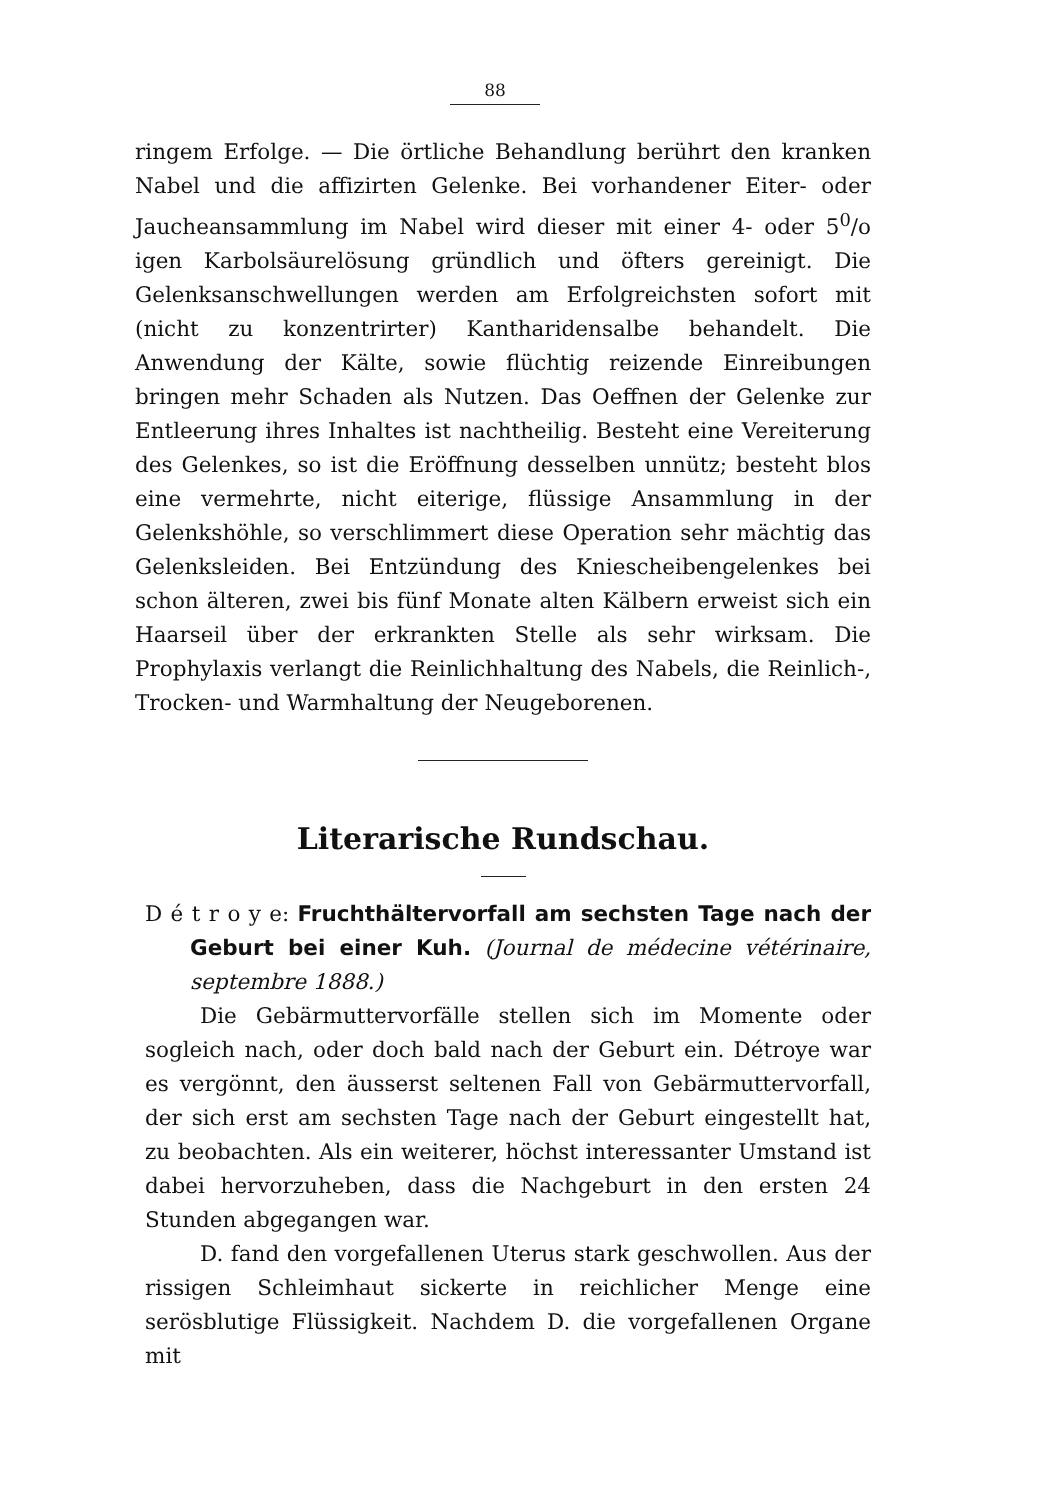88
ringem Erfolge. — Die örtliche Behandlung berührt den kranken Nabel und die affizirten Gelenke. Bei vorhandener Eiter- oder Jaucheansammlung im Nabel wird dieser mit einer 4- oder 5<sup>0</sup>/o igen Karbolsäurelösung gründlich und öfters gereinigt. Die Gelenksanschwellungen werden am Erfolgreichsten sofort mit (nicht zu konzentrirter) Kantharidensalbe behandelt. Die Anwendung der Kälte, sowie flüchtig reizende Einreibungen bringen mehr Schaden als Nutzen. Das Oeffnen der Gelenke zur Entleerung ihres Inhaltes ist nachtheilig. Besteht eine Vereiterung des Gelenkes, so ist die Eröffnung desselben unnütz; besteht blos eine vermehrte, nicht eiterige, flüssige Ansammlung in der Gelenkshöhle, so verschlimmert diese Operation sehr mächtig das Gelenksleiden. Bei Entzündung des Kniescheibengelenkes bei schon älteren, zwei bis fünf Monate alten Kälbern erweist sich ein Haarseil über der erkrankten Stelle als sehr wirksam. Die Prophylaxis verlangt die Reinlichhaltung des Nabels, die Reinlich-, Trocken- und Warmhaltung der Neugeborenen.
Literarische Rundschau.
D é t r o y e: Fruchthältervorfall am sechsten Tage nach der Geburt bei einer Kuh. (Journal de médecine vétérinaire, septembre 1888.)
Die Gebärmuttervorfälle stellen sich im Momente oder sogleich nach, oder doch bald nach der Geburt ein. Détroye war es vergönnt, den äusserst seltenen Fall von Gebärmuttervorfall, der sich erst am sechsten Tage nach der Geburt eingestellt hat, zu beobachten. Als ein weiterer, höchst interessanter Umstand ist dabei hervorzuheben, dass die Nachgeburt in den ersten 24 Stunden abgegangen war.
D. fand den vorgefallenen Uterus stark geschwollen. Aus der rissigen Schleimhaut sickerte in reichlicher Menge eine serösblutige Flüssigkeit. Nachdem D. die vorgefallenen Organe mit